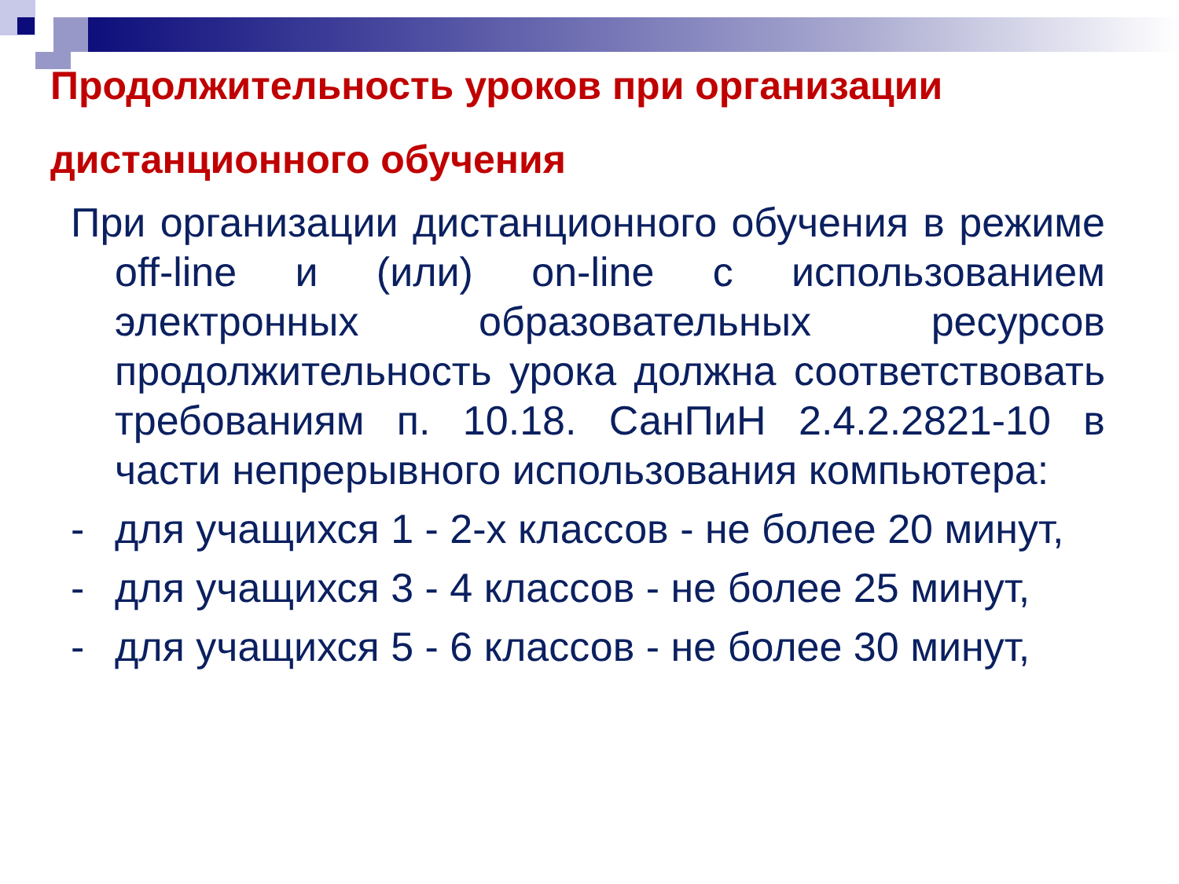Продолжительность уроков при организации дистанционного обучения
При организации дистанционного обучения в режиме off-line и (или) on-line с использованием электронных образовательных ресурсов продолжительность урока должна соответствовать требованиям п. 10.18. СанПиН 2.4.2.2821-10 в части непрерывного использования компьютера:
- для учащихся 1 - 2-х классов - не более 20 минут,
- для учащихся 3 - 4 классов - не более 25 минут,
- для учащихся 5 - 6 классов - не более 30 минут,